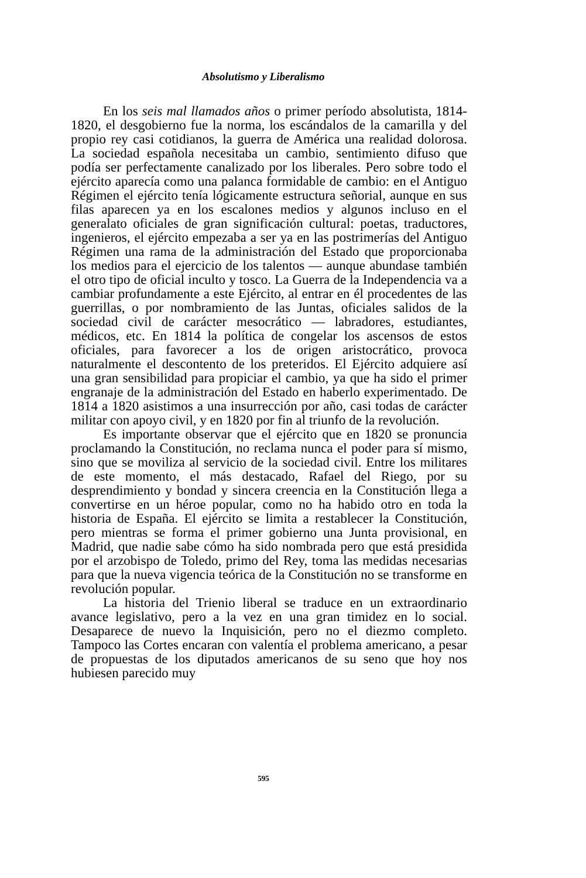Absolutismo y Liberalismo
En los seis mal llamados años o primer período absolutista, 1814-1820, el desgobierno fue la norma, los escándalos de la camarilla y del propio rey casi cotidianos, la guerra de América una realidad dolorosa. La sociedad española necesitaba un cambio, sentimiento difuso que podía ser perfectamente canalizado por los liberales. Pero sobre todo el ejército aparecía como una palanca formidable de cambio: en el Antiguo Régimen el ejército tenía lógicamente estructura señorial, aunque en sus filas aparecen ya en los escalones medios y algunos incluso en el generalato oficiales de gran significación cultural: poetas, traductores, ingenieros, el ejército empezaba a ser ya en las postrimerías del Antiguo Régimen una rama de la administración del Estado que proporcionaba los medios para el ejercicio de los talentos — aunque abundase también el otro tipo de oficial inculto y tosco. La Guerra de la Independencia va a cambiar profundamente a este Ejército, al entrar en él procedentes de las guerrillas, o por nombramiento de las Juntas, oficiales salidos de la sociedad civil de carácter mesocrático — labradores, estudiantes, médicos, etc. En 1814 la política de congelar los ascensos de estos oficiales, para favorecer a los de origen aristocrático, provoca naturalmente el descontento de los preteridos. El Ejército adquiere así una gran sensibilidad para propiciar el cambio, ya que ha sido el primer engranaje de la administración del Estado en haberlo experimentado. De 1814 a 1820 asistimos a una insurrección por año, casi todas de carácter militar con apoyo civil, y en 1820 por fin al triunfo de la revolución.
Es importante observar que el ejército que en 1820 se pronuncia proclamando la Constitución, no reclama nunca el poder para sí mismo, sino que se moviliza al servicio de la sociedad civil. Entre los militares de este momento, el más destacado, Rafael del Riego, por su desprendimiento y bondad y sincera creencia en la Constitución llega a convertirse en un héroe popular, como no ha habido otro en toda la historia de España. El ejército se limita a restablecer la Constitución, pero mientras se forma el primer gobierno una Junta provisional, en Madrid, que nadie sabe cómo ha sido nombrada pero que está presidida por el arzobispo de Toledo, primo del Rey, toma las medidas necesarias para que la nueva vigencia teórica de la Constitución no se transforme en revolución popular.
La historia del Trienio liberal se traduce en un extraordinario avance legislativo, pero a la vez en una gran timidez en lo social. Desaparece de nuevo la Inquisición, pero no el diezmo completo. Tampoco las Cortes encaran con valentía el problema americano, a pesar de propuestas de los diputados americanos de su seno que hoy nos hubiesen parecido muy
595